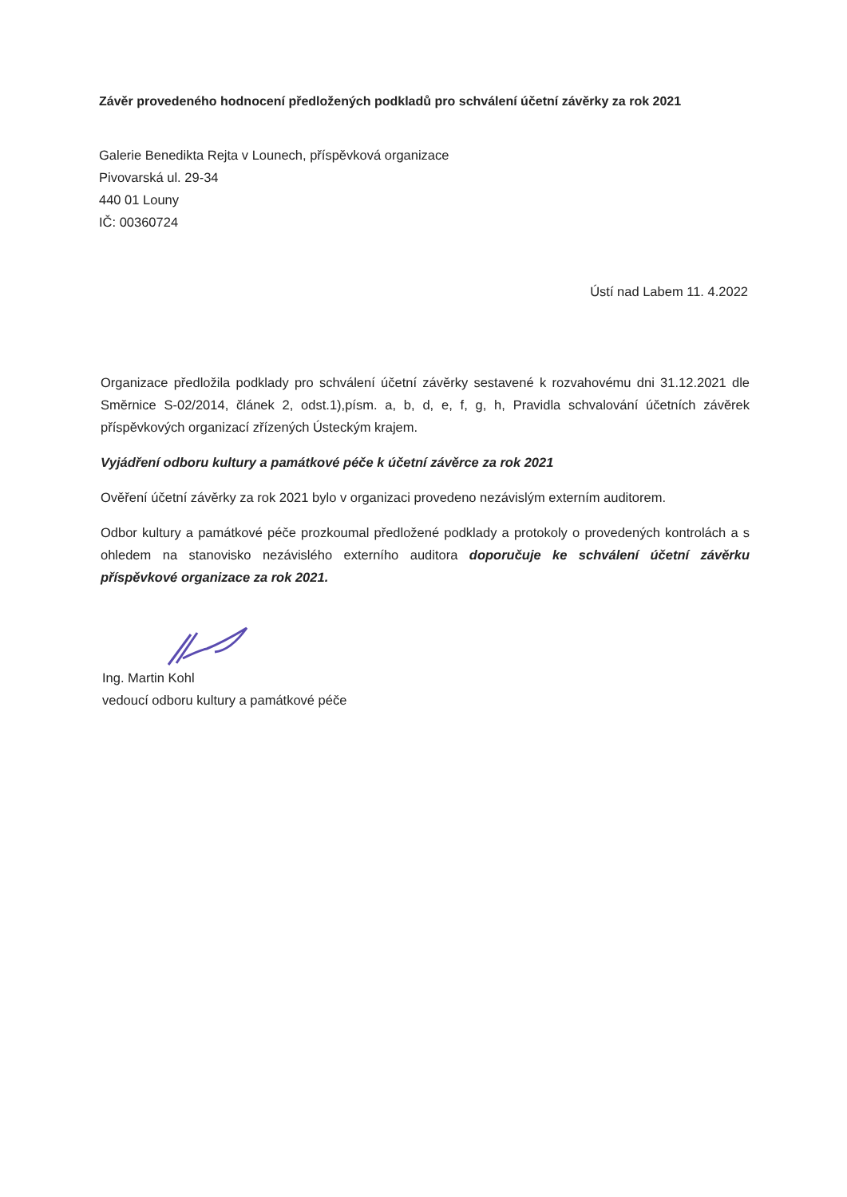Závěr provedeného hodnocení předložených podkladů pro schválení účetní závěrky za rok 2021
Galerie Benedikta Rejta v Lounech, příspěvková organizace
Pivovarská ul. 29-34
440 01 Louny
IČ: 00360724
Ústí nad Labem 11. 4.2022
Organizace předložila podklady pro schválení účetní závěrky sestavené k rozvahovému dni 31.12.2021 dle Směrnice S-02/2014, článek 2, odst.1),písm. a, b, d, e, f, g, h, Pravidla schvalování účetních závěrek příspěvkových organizací zřízených Ústeckým krajem.
Vyjádření odboru kultury a památkové péče k účetní závěrce za rok 2021
Ověření účetní závěrky za rok 2021 bylo v organizaci provedeno nezávislým externím auditorem.
Odbor kultury a památkové péče prozkoumal předložené podklady a protokoly o provedených kontrolách a s ohledem na stanovisko nezávislého externího auditora doporučuje ke schválení účetní závěrku příspěvkové organizace za rok 2021.
Ing. Martin Kohl
vedoucí odboru kultury a památkové péče